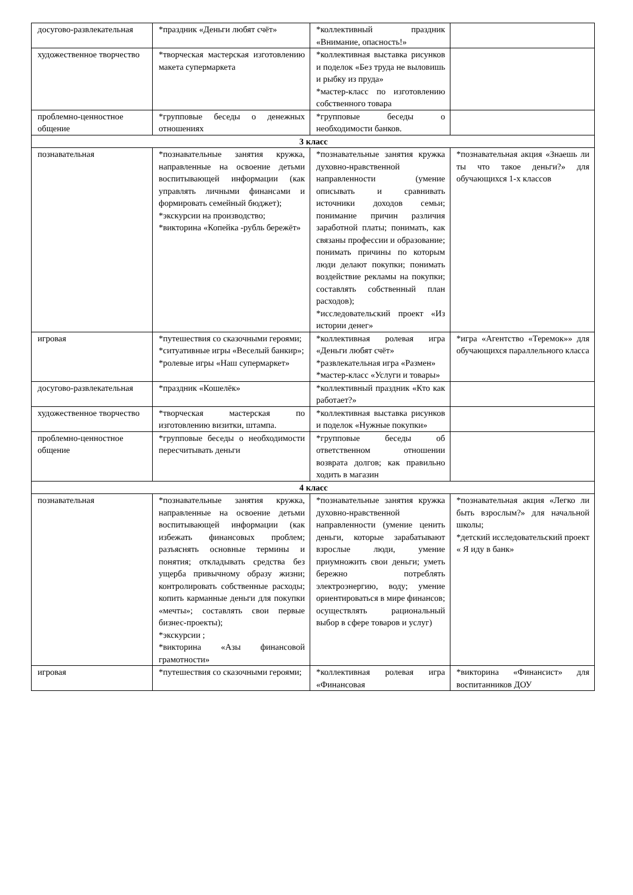| досугово-развлекательная | *праздник «Деньги любят счёт» | *коллективный праздник «Внимание, опасность!» | |
| художественное творчество | *творческая мастерская изготовлению макета супермаркета | *коллективная выставка рисунков и поделок «Без труда не выловишь и рыбку из пруда» *мастер-класс по изготовлению собственного товара | |
| проблемно-ценностное общение | *групповые беседы о денежных отношениях | *групповые беседы о необходимости банков. | |
| 3 класс | | | |
| познавательная | *познавательные занятия кружка, направленные на освоение детьми воспитывающей информации (как управлять личными финансами и формировать семейный бюджет); *экскурсии на производство; *викторина «Копейка -рубль бережёт» | *познавательные занятия кружка духовно-нравственной направленности (умение описывать и сравнивать источники доходов семьи; понимание причин различия заработной платы; понимать, как связаны профессии и образование; понимать причины по которым люди делают покупки; понимать воздействие рекламы на покупки; составлять собственный план расходов); *исследовательский проект «Из истории денег» | *познавательная акция «Знаешь ли ты что такое деньги?» для обучающихся 1-х классов |
| игровая | *путешествия со сказочными героями; *ситуативные игры «Веселый банкир»; *ролевые игры «Наш супермаркет» | *коллективная ролевая игра «Деньги любят счёт» *развлекательная игра «Размен» *мастер-класс «Услуги и товары» | *игра «Агентство «Теремок»» для обучающихся параллельного класса |
| досугово-развлекательная | *праздник «Кошелёк» | *коллективный праздник «Кто как работает?» | |
| художественное творчество | *творческая мастерская по изготовлению визитки, штампа. | *коллективная выставка рисунков и поделок «Нужные покупки» | |
| проблемно-ценностное общение | *групповые беседы о необходимости пересчитывать деньги | *групповые беседы об ответственном отношении возврата долгов; как правильно ходить в магазин | |
| 4 класс | | | |
| познавательная | *познавательные занятия кружка, направленные на освоение детьми воспитывающей информации (как избежать финансовых проблем; разъяснять основные термины и понятия; откладывать средства без ущерба привычному образу жизни; контролировать собственные расходы; копить карманные деньги для покупки «мечты»; составлять свои первые бизнес-проекты); *экскурсии ; *викторина «Азы финансовой грамотности» | *познавательные занятия кружка духовно-нравственной направленности (умение ценить деньги, которые зарабатывают взрослые люди, умение приумножить свои деньги; уметь бережно потреблять электроэнергию, воду; умение ориентироваться в мире финансов; осуществлять рациональный выбор в сфере товаров и услуг) | *познавательная акция «Легко ли быть взрослым?» для начальной школы; *детский исследовательский проект « Я иду в банк» |
| игровая | *путешествия со сказочными героями; | *коллективная ролевая игра «Финансовая | *викторина «Финансист» для воспитанников ДОУ |